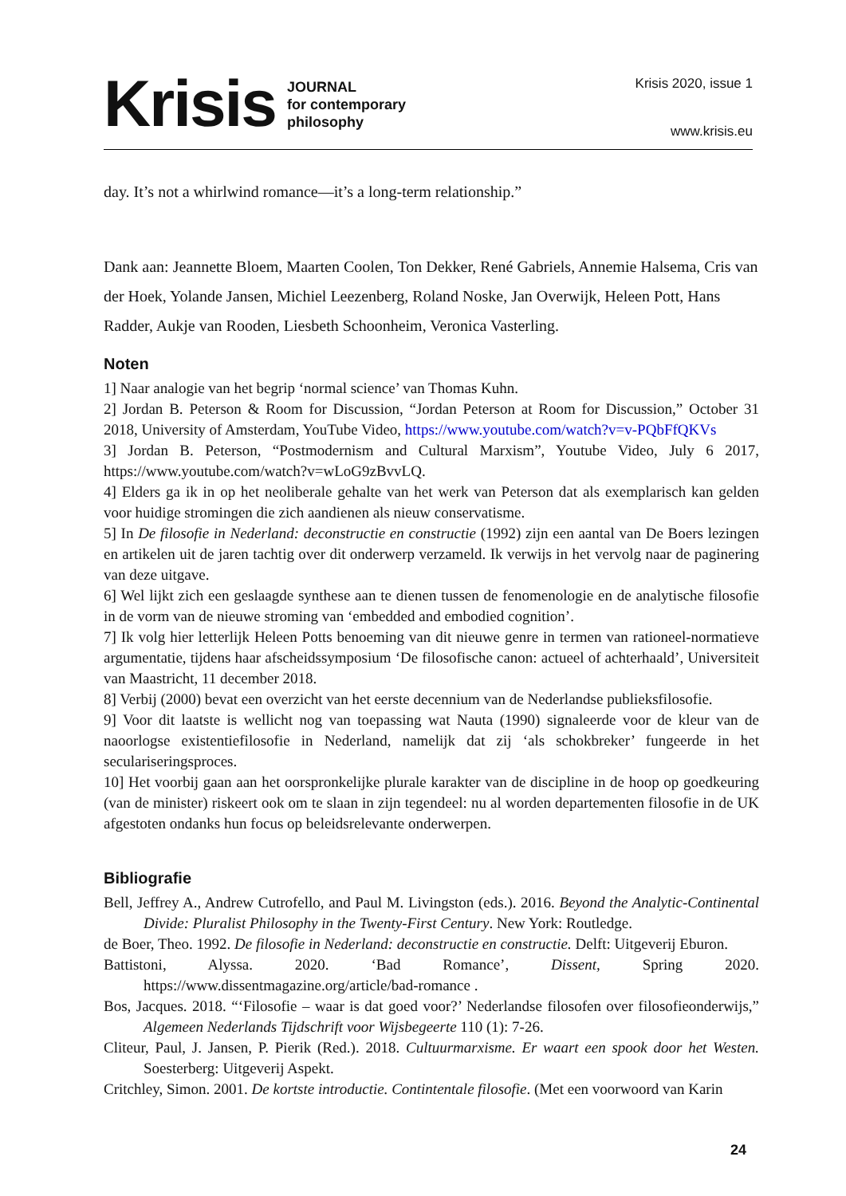Krisis
JOURNAL
for contemporary
philosophy
Krisis 2020, issue 1
www.krisis.eu
day. It’s not a whirlwind romance—it’s a long-term relationship.”
Dank aan: Jeannette Bloem, Maarten Coolen, Ton Dekker, René Gabriels, Annemie Halsema, Cris van der Hoek, Yolande Jansen, Michiel Leezenberg, Roland Noske, Jan Overwijk, Heleen Pott, Hans Radder, Aukje van Rooden, Liesbeth Schoonheim, Veronica Vasterling.
Noten
1] Naar analogie van het begrip ‘normal science’ van Thomas Kuhn.
2] Jordan B. Peterson & Room for Discussion, “Jordan Peterson at Room for Discussion,” October 31 2018, University of Amsterdam, YouTube Video, https://www.youtube.com/watch?v=v-PQbFfQKVs
3] Jordan B. Peterson, “Postmodernism and Cultural Marxism”, Youtube Video, July 6 2017, https://www.youtube.com/watch?v=wLoG9zBvvLQ.
4] Elders ga ik in op het neoliberale gehalte van het werk van Peterson dat als exemplarisch kan gelden voor huidige stromingen die zich aandienen als nieuw conservatisme.
5] In De filosofie in Nederland: deconstructie en constructie (1992) zijn een aantal van De Boers lezingen en artikelen uit de jaren tachtig over dit onderwerp verzameld. Ik verwijs in het vervolg naar de paginering van deze uitgave.
6] Wel lijkt zich een geslaagde synthese aan te dienen tussen de fenomenologie en de analytische filosofie in de vorm van de nieuwe stroming van ‘embedded and embodied cognition’.
7] Ik volg hier letterlijk Heleen Potts benoeming van dit nieuwe genre in termen van rationeel-normatieve argumentatie, tijdens haar afscheidssymposium ‘De filosofische canon: actueel of achterhaald’, Universiteit van Maastricht, 11 december 2018.
8] Verbij (2000) bevat een overzicht van het eerste decennium van de Nederlandse publieksfilosofie.
9] Voor dit laatste is wellicht nog van toepassing wat Nauta (1990) signaleerde voor de kleur van de naoorlogse existentiefilosofie in Nederland, namelijk dat zij ‘als schokbreker’ fungeerde in het seculariseringsproces.
10] Het voorbij gaan aan het oorspronkelijke plurale karakter van de discipline in de hoop op goedkeuring (van de minister) riskeert ook om te slaan in zijn tegendeel: nu al worden departementen filosofie in de UK afgestoten ondanks hun focus op beleidsrelevante onderwerpen.
Bibliografie
Bell, Jeffrey A., Andrew Cutrofello, and Paul M. Livingston (eds.). 2016. Beyond the Analytic-Continental Divide: Pluralist Philosophy in the Twenty-First Century. New York: Routledge.
de Boer, Theo. 1992. De filosofie in Nederland: deconstructie en constructie. Delft: Uitgeverij Eburon.
Battistoni, Alyssa. 2020. ‘Bad Romance’, Dissent, Spring 2020. https://www.dissentmagazine.org/article/bad-romance .
Bos, Jacques. 2018. “‘Filosofie – waar is dat goed voor?’ Nederlandse filosofen over filosofieonderwijs,” Algemeen Nederlands Tijdschrift voor Wijsbegeerte 110 (1): 7-26.
Cliteur, Paul, J. Jansen, P. Pierik (Red.). 2018. Cultuurmarxisme. Er waart een spook door het Westen. Soesterberg: Uitgeverij Aspekt.
Critchley, Simon. 2001. De kortste introductie. Contintentale filosofie. (Met een voorwoord van Karin
24